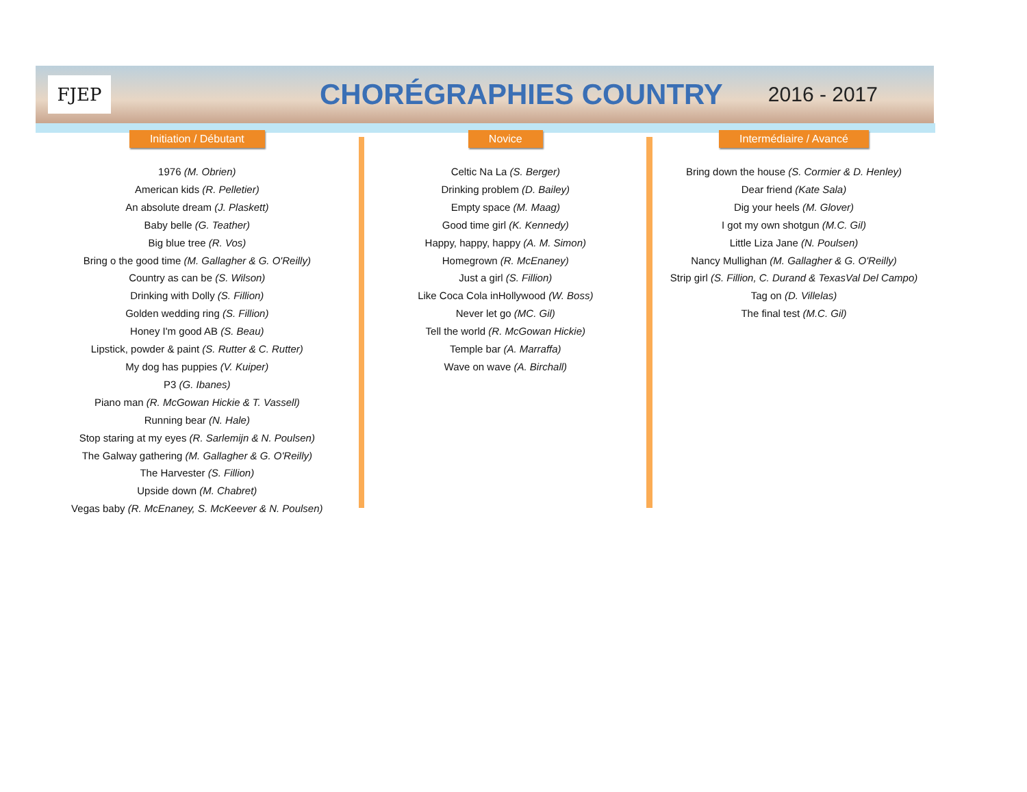FJEP
CHORÉGRAPHIES COUNTRY
2016 - 2017
Initiation / Débutant
1976 (M. Obrien)
American kids (R. Pelletier)
An absolute dream (J. Plaskett)
Baby belle (G. Teather)
Big blue tree (R. Vos)
Bring o the good time (M. Gallagher & G. O'Reilly)
Country as can be (S. Wilson)
Drinking with Dolly (S. Fillion)
Golden wedding ring (S. Fillion)
Honey I'm good AB (S. Beau)
Lipstick, powder & paint (S. Rutter & C. Rutter)
My dog has puppies (V. Kuiper)
P3 (G. Ibanes)
Piano man (R. McGowan Hickie & T. Vassell)
Running bear (N. Hale)
Stop staring at my eyes (R. Sarlemijn & N. Poulsen)
The Galway gathering (M. Gallagher & G. O'Reilly)
The Harvester (S. Fillion)
Upside down (M. Chabret)
Vegas baby (R. McEnaney, S. McKeever & N. Poulsen)
Novice
Celtic Na La (S. Berger)
Drinking problem (D. Bailey)
Empty space (M. Maag)
Good time girl (K. Kennedy)
Happy, happy, happy (A. M. Simon)
Homegrown (R. McEnaney)
Just a girl (S. Fillion)
Like Coca Cola inHollywood (W. Boss)
Never let go (MC. Gil)
Tell the world (R. McGowan Hickie)
Temple bar (A. Marraffa)
Wave on wave (A. Birchall)
Intermédiaire / Avancé
Bring down the house (S. Cormier & D. Henley)
Dear friend (Kate Sala)
Dig your heels (M. Glover)
I got my own shotgun (M.C. Gil)
Little Liza Jane (N. Poulsen)
Nancy Mullighan (M. Gallagher & G. O'Reilly)
Strip girl (S. Fillion, C. Durand & TexasVal Del Campo)
Tag on (D. Villelas)
The final test (M.C. Gil)